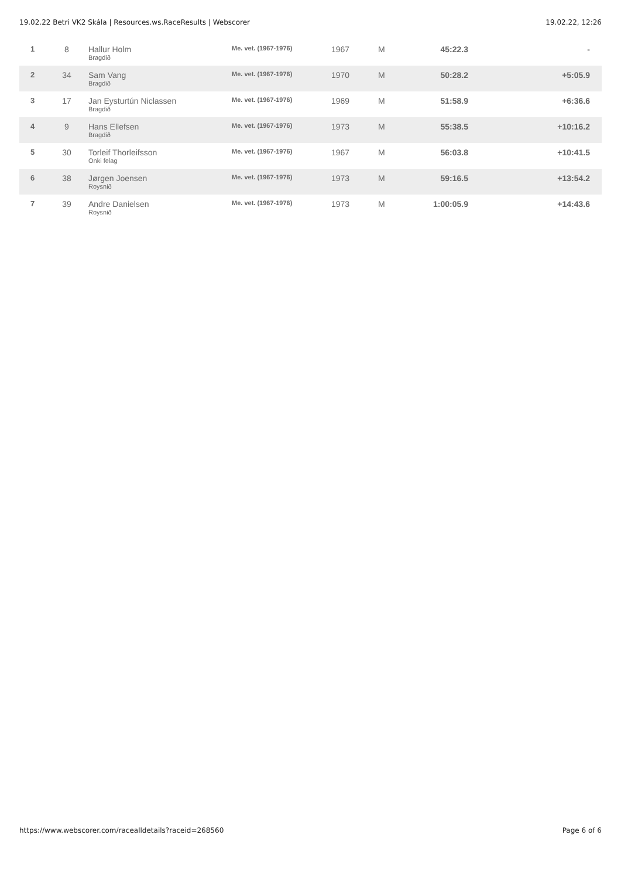19.02.22 Betri VK2 Skála | Resources.ws.RaceResults | Webscorer 19.02.22, 12:26
| 1 | 8 | Hallur Holm Bragdið | Me. vet. (1967-1976) | 1967 | M | 45:22.3 | - |
| 2 | 34 | Sam Vang Bragdið | Me. vet. (1967-1976) | 1970 | M | 50:28.2 | +5:05.9 |
| 3 | 17 | Jan Eysturtún Niclassen Bragdið | Me. vet. (1967-1976) | 1969 | M | 51:58.9 | +6:36.6 |
| 4 | 9 | Hans Ellefsen Bragdið | Me. vet. (1967-1976) | 1973 | M | 55:38.5 | +10:16.2 |
| 5 | 30 | Torleif Thorleifsson Onki felag | Me. vet. (1967-1976) | 1967 | M | 56:03.8 | +10:41.5 |
| 6 | 38 | Jørgen Joensen Roysnið | Me. vet. (1967-1976) | 1973 | M | 59:16.5 | +13:54.2 |
| 7 | 39 | Andre Danielsen Roysnið | Me. vet. (1967-1976) | 1973 | M | 1:00:05.9 | +14:43.6 |
https://www.webscorer.com/racealldetails?raceid=268560 Page 6 of 6